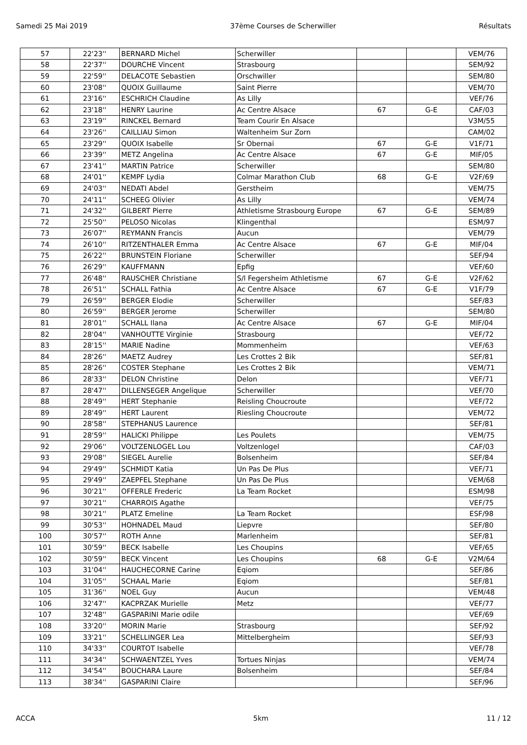Samedi 25 Mai 2019 37ème Courses de Scherwiller Résultats
| 57 | 22'23'' | BERNARD Michel | Scherwiller | | | VEM/76 |
| 58 | 22'37'' | DOURCHE Vincent | Strasbourg | | | SEM/92 |
| 59 | 22'59'' | DELACOTE Sebastien | Orschwiller | | | SEM/80 |
| 60 | 23'08'' | QUOIX Guillaume | Saint Pierre | | | VEM/70 |
| 61 | 23'16'' | ESCHRICH Claudine | As Lilly | | | VEF/76 |
| 62 | 23'18'' | HENRY Laurine | Ac Centre Alsace | 67 | G-E | CAF/03 |
| 63 | 23'19'' | RINCKEL Bernard | Team Courir En Alsace | | | V3M/55 |
| 64 | 23'26'' | CAILLIAU Simon | Waltenheim Sur Zorn | | | CAM/02 |
| 65 | 23'29'' | QUOIX Isabelle | Sr Obernai | 67 | G-E | V1F/71 |
| 66 | 23'39'' | METZ Angelina | Ac Centre Alsace | 67 | G-E | MIF/05 |
| 67 | 23'41'' | MARTIN Patrice | Scherwiller | | | SEM/80 |
| 68 | 24'01'' | KEMPF Lydia | Colmar Marathon Club | 68 | G-E | V2F/69 |
| 69 | 24'03'' | NEDATI Abdel | Gerstheim | | | VEM/75 |
| 70 | 24'11'' | SCHEEG Olivier | As Lilly | | | VEM/74 |
| 71 | 24'32'' | GILBERT Pierre | Athletisme Strasbourg Europe | 67 | G-E | SEM/89 |
| 72 | 25'50'' | PELOSO Nicolas | Klingenthal | | | ESM/97 |
| 73 | 26'07'' | REYMANN Francis | Aucun | | | VEM/79 |
| 74 | 26'10'' | RITZENTHALER Emma | Ac Centre Alsace | 67 | G-E | MIF/04 |
| 75 | 26'22'' | BRUNSTEIN Floriane | Scherwiller | | | SEF/94 |
| 76 | 26'29'' | KAUFFMANN | Epfig | | | VEF/60 |
| 77 | 26'48'' | RAUSCHER Christiane | S/l Fegersheim Athletisme | 67 | G-E | V2F/62 |
| 78 | 26'51'' | SCHALL Fathia | Ac Centre Alsace | 67 | G-E | V1F/79 |
| 79 | 26'59'' | BERGER Elodie | Scherwiller | | | SEF/83 |
| 80 | 26'59'' | BERGER Jerome | Scherwiller | | | SEM/80 |
| 81 | 28'01'' | SCHALL Ilana | Ac Centre Alsace | 67 | G-E | MIF/04 |
| 82 | 28'04'' | VANHOUTTE Virginie | Strasbourg | | | VEF/72 |
| 83 | 28'15'' | MARIE Nadine | Mommenheim | | | VEF/63 |
| 84 | 28'26'' | MAETZ Audrey | Les Crottes 2 Bik | | | SEF/81 |
| 85 | 28'26'' | COSTER Stephane | Les Crottes 2 Bik | | | VEM/71 |
| 86 | 28'33'' | DELON Christine | Delon | | | VEF/71 |
| 87 | 28'47'' | DILLENSEGER Angelique | Scherwiller | | | VEF/70 |
| 88 | 28'49'' | HERT Stephanie | Reisling Choucroute | | | VEF/72 |
| 89 | 28'49'' | HERT Laurent | Riesling Choucroute | | | VEM/72 |
| 90 | 28'58'' | STEPHANUS Laurence | | | | SEF/81 |
| 91 | 28'59'' | HALICKI Philippe | Les Poulets | | | VEM/75 |
| 92 | 29'06'' | VOLTZENLOGEL Lou | Voltzenlogel | | | CAF/03 |
| 93 | 29'08'' | SIEGEL Aurelie | Bolsenheim | | | SEF/84 |
| 94 | 29'49'' | SCHMIDT Katia | Un Pas De Plus | | | VEF/71 |
| 95 | 29'49'' | ZAEPFEL Stephane | Un Pas De Plus | | | VEM/68 |
| 96 | 30'21'' | OFFERLE Frederic | La Team Rocket | | | ESM/98 |
| 97 | 30'21'' | CHARROIS Agathe | | | | VEF/75 |
| 98 | 30'21'' | PLATZ Emeline | La Team Rocket | | | ESF/98 |
| 99 | 30'53'' | HOHNADEL Maud | Liepvre | | | SEF/80 |
| 100 | 30'57'' | ROTH Anne | Marlenheim | | | SEF/81 |
| 101 | 30'59'' | BECK Isabelle | Les Choupins | | | VEF/65 |
| 102 | 30'59'' | BECK Vincent | Les Choupins | 68 | G-E | V2M/64 |
| 103 | 31'04'' | HAUCHECORNE Carine | Eqiom | | | SEF/86 |
| 104 | 31'05'' | SCHAAL Marie | Eqiom | | | SEF/81 |
| 105 | 31'36'' | NOEL Guy | Aucun | | | VEM/48 |
| 106 | 32'47'' | KACPRZAK Murielle | Metz | | | VEF/77 |
| 107 | 32'48'' | GASPARINI Marie odile | | | | VEF/69 |
| 108 | 33'20'' | MORIN Marie | Strasbourg | | | SEF/92 |
| 109 | 33'21'' | SCHELLINGER Lea | Mittelbergheim | | | SEF/93 |
| 110 | 34'33'' | COURTOT Isabelle | | | | VEF/78 |
| 111 | 34'34'' | SCHWAENTZEL Yves | Tortues Ninjas | | | VEM/74 |
| 112 | 34'54'' | BOUCHARA Laure | Bolsenheim | | | SEF/84 |
| 113 | 38'34'' | GASPARINI Claire | | | | SEF/96 |
ACCA 5km 11 / 12